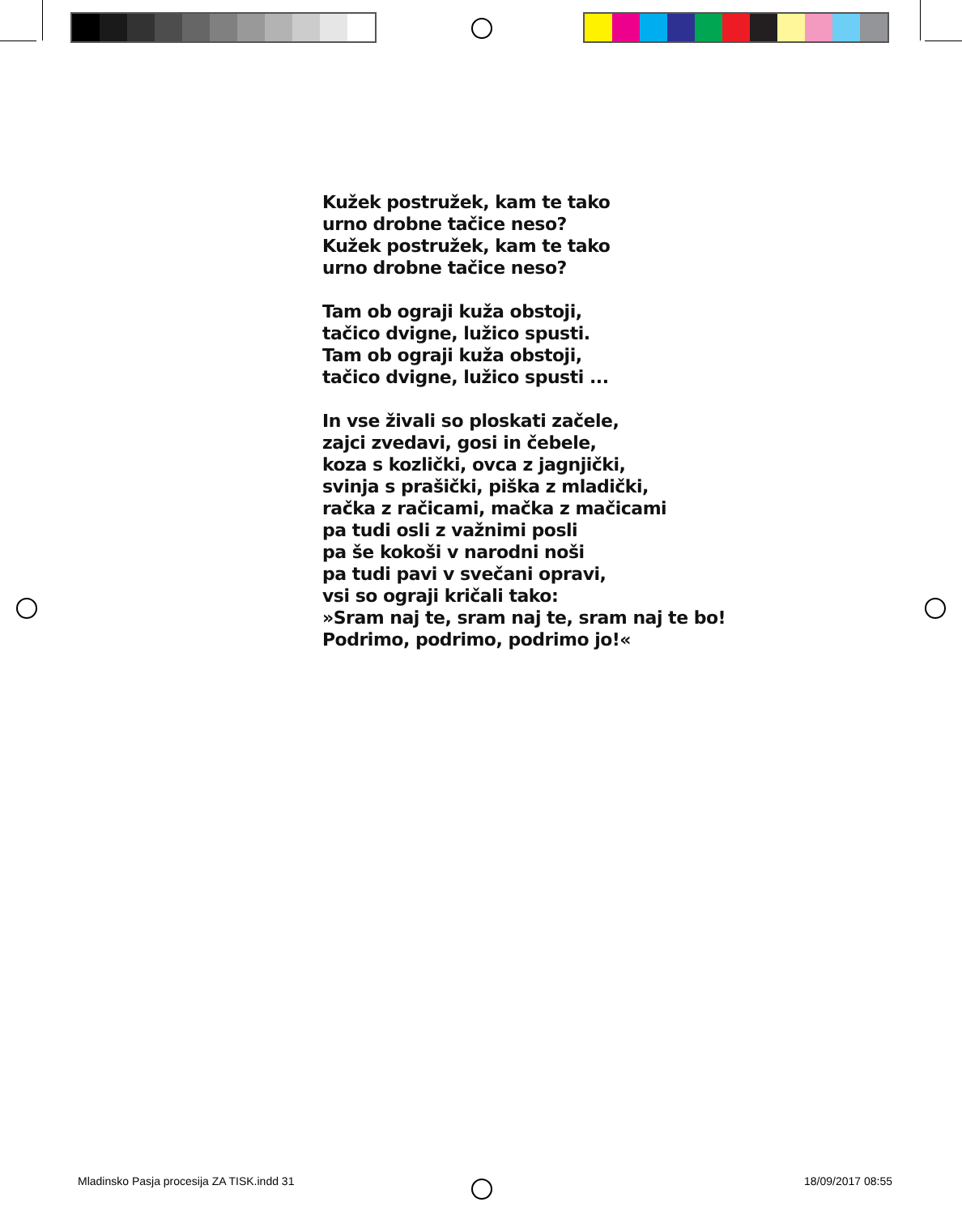Kužek postružek, kam te tako
urno drobne tačice neso?
Kužek postružek, kam te tako
urno drobne tačice neso?
Tam ob ograji kuža obstoji,
tačico dvigne, lužico spusti.
Tam ob ograji kuža obstoji,
tačico dvigne, lužico spusti ...
In vse živali so ploskati začele,
zajci zvedavi, gosi in čebele,
koza s kozlički, ovca z jagnjički,
svinja s prašički, piška z mladički,
račka z račicami, mačka z mačicami
pa tudi osli z važnimi posli
pa še kokoši v narodni noši
pa tudi pavi v svečani opravi,
vsi so ograji kričali tako:
»Sram naj te, sram naj te, sram naj te bo!
Podrimo, podrimo, podrimo jo!«
Mladinsko Pasja procesija ZA TISK.indd 31 18/09/2017 08:55